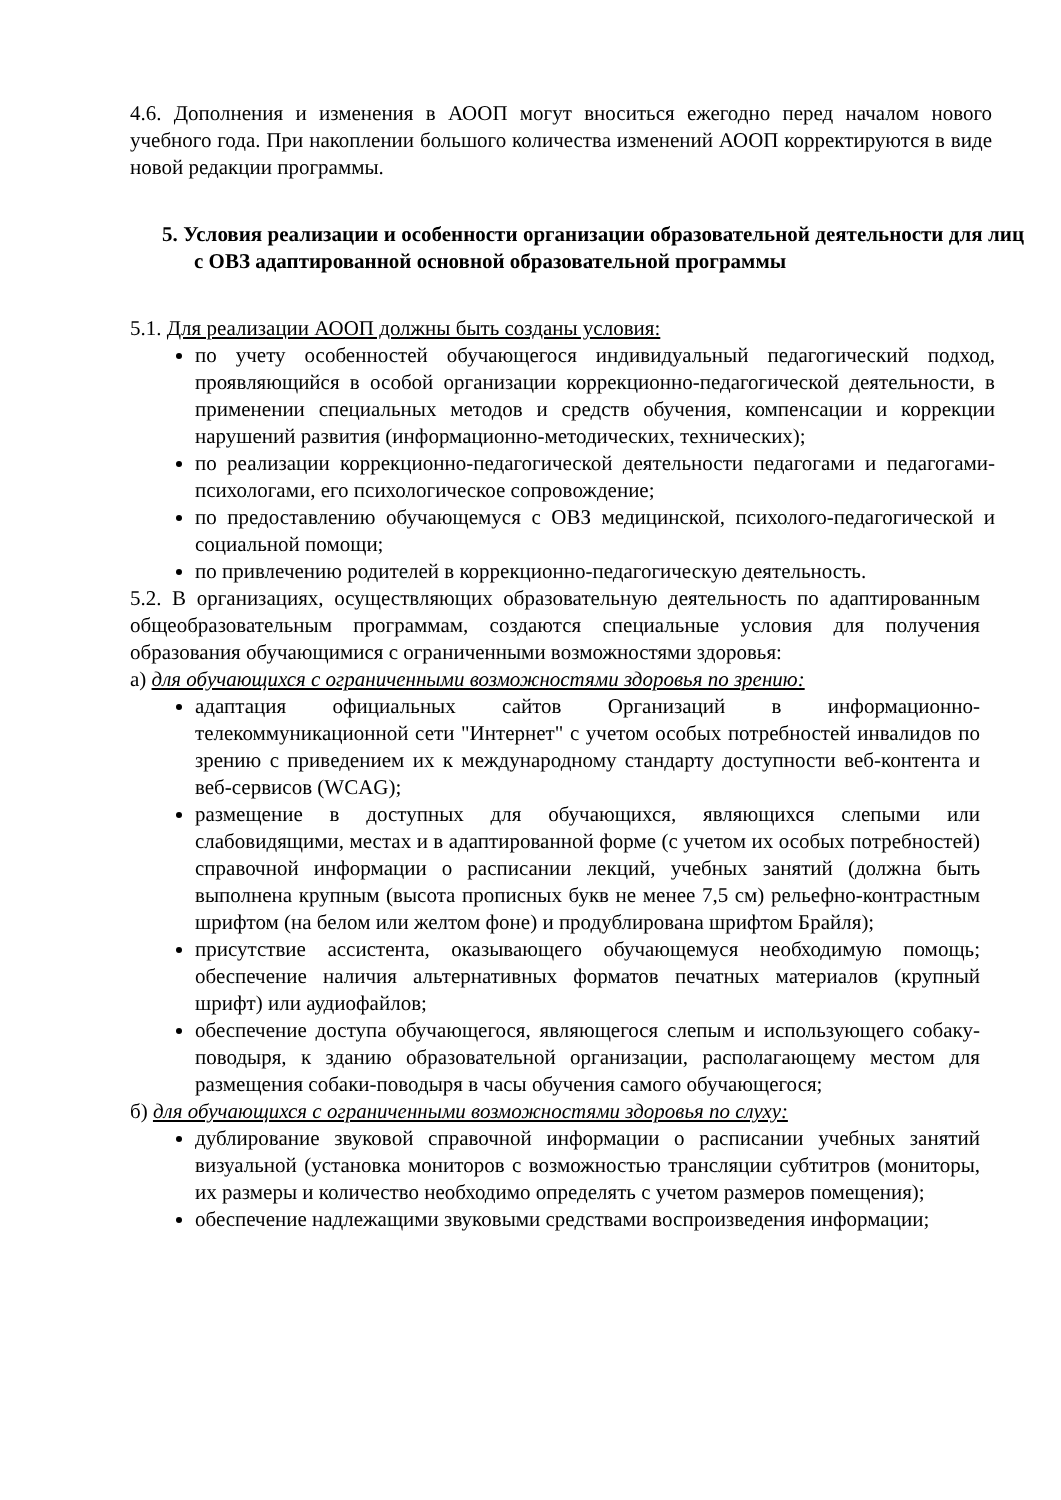4.6. Дополнения и изменения в АООП могут вноситься ежегодно перед началом нового учебного года. При накоплении большого количества изменений АООП корректируются в виде новой редакции программы.
5. Условия реализации и особенности организации образовательной деятельности для лиц с ОВЗ адаптированной основной образовательной программы
5.1. Для реализации АООП должны быть созданы условия:
по учету особенностей обучающегося индивидуальный педагогический подход, проявляющийся в особой организации коррекционно-педагогической деятельности, в применении специальных методов и средств обучения, компенсации и коррекции нарушений развития (информационно-методических, технических);
по реализации коррекционно-педагогической деятельности педагогами и педагогами-психологами, его психологическое сопровождение;
по предоставлению обучающемуся с ОВЗ медицинской, психолого-педагогической и социальной помощи;
по привлечению родителей в коррекционно-педагогическую деятельность.
5.2. В организациях, осуществляющих образовательную деятельность по адаптированным общеобразовательным программам, создаются специальные условия для получения образования обучающимися с ограниченными возможностями здоровья:
а) для обучающихся с ограниченными возможностями здоровья по зрению:
адаптация официальных сайтов Организаций в информационно-телекоммуникационной сети "Интернет" с учетом особых потребностей инвалидов по зрению с приведением их к международному стандарту доступности веб-контента и веб-сервисов (WCAG);
размещение в доступных для обучающихся, являющихся слепыми или слабовидящими, местах и в адаптированной форме (с учетом их особых потребностей) справочной информации о расписании лекций, учебных занятий (должна быть выполнена крупным (высота прописных букв не менее 7,5 см) рельефно-контрастным шрифтом (на белом или желтом фоне) и продублирована шрифтом Брайля);
присутствие ассистента, оказывающего обучающемуся необходимую помощь; обеспечение наличия альтернативных форматов печатных материалов (крупный шрифт) или аудиофайлов;
обеспечение доступа обучающегося, являющегося слепым и использующего собаку-поводыря, к зданию образовательной организации, располагающему местом для размещения собаки-поводыря в часы обучения самого обучающегося;
б) для обучающихся с ограниченными возможностями здоровья по слуху:
дублирование звуковой справочной информации о расписании учебных занятий визуальной (установка мониторов с возможностью трансляции субтитров (мониторы, их размеры и количество необходимо определять с учетом размеров помещения);
обеспечение надлежащими звуковыми средствами воспроизведения информации;